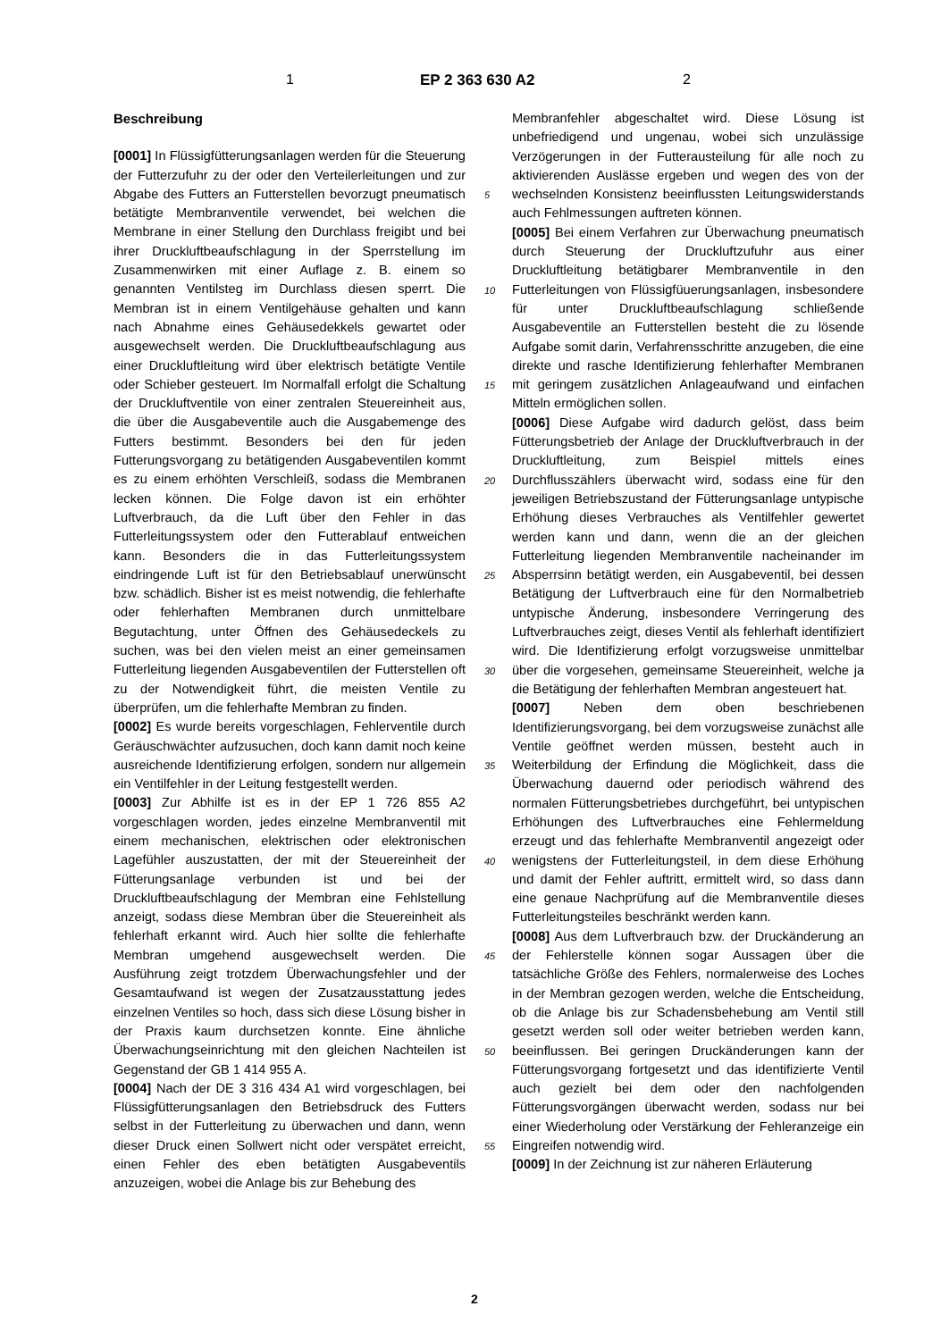1 EP 2 363 630 A2 2
Beschreibung
[0001] In Flüssigfütterungsanlagen werden für die Steuerung der Futterzufuhr zu der oder den Verteilerleitungen und zur Abgabe des Futters an Futterstellen bevorzugt pneumatisch betätigte Membranventile verwendet, bei welchen die Membrane in einer Stellung den Durchlass freigibt und bei ihrer Druckluftbeaufschlagung in der Sperrstellung im Zusammenwirken mit einer Auflage z. B. einem so genannten Ventilsteg im Durchlass diesen sperrt. Die Membran ist in einem Ventilgehäuse gehalten und kann nach Abnahme eines Gehäusedekkels gewartet oder ausgewechselt werden. Die Druckluftbeaufschlagung aus einer Druckluftleitung wird über elektrisch betätigte Ventile oder Schieber gesteuert. Im Normalfall erfolgt die Schaltung der Druckluftventile von einer zentralen Steuereinheit aus, die über die Ausgabeventile auch die Ausgabemenge des Futters bestimmt. Besonders bei den für jeden Futterungsvorgang zu betätigenden Ausgabeventilen kommt es zu einem erhöhten Verschleiß, sodass die Membranen lecken können. Die Folge davon ist ein erhöhter Luftverbrauch, da die Luft über den Fehler in das Futterleitungssystem oder den Futterablauf entweichen kann. Besonders die in das Futterleitungssystem eindringende Luft ist für den Betriebsablauf unerwünscht bzw. schädlich. Bisher ist es meist notwendig, die fehlerhafte oder fehlerhaften Membranen durch unmittelbare Begutachtung, unter Öffnen des Gehäusedeckels zu suchen, was bei den vielen meist an einer gemeinsamen Futterleitung liegenden Ausgabeventilen der Futterstellen oft zu der Notwendigkeit führt, die meisten Ventile zu überprüfen, um die fehlerhafte Membran zu finden.
[0002] Es wurde bereits vorgeschlagen, Fehlerventile durch Geräuschwächter aufzusuchen, doch kann damit noch keine ausreichende Identifizierung erfolgen, sondern nur allgemein ein Ventilfehler in der Leitung festgestellt werden.
[0003] Zur Abhilfe ist es in der EP 1 726 855 A2 vorgeschlagen worden, jedes einzelne Membranventil mit einem mechanischen, elektrischen oder elektronischen Lagefühler auszustatten, der mit der Steuereinheit der Fütterungsanlage verbunden ist und bei der Druckluftbeaufschlagung der Membran eine Fehlstellung anzeigt, sodass diese Membran über die Steuereinheit als fehlerhaft erkannt wird. Auch hier sollte die fehlerhafte Membran umgehend ausgewechselt werden. Die Ausführung zeigt trotzdem Überwachungsfehler und der Gesamtaufwand ist wegen der Zusatzausstattung jedes einzelnen Ventiles so hoch, dass sich diese Lösung bisher in der Praxis kaum durchsetzen konnte. Eine ähnliche Überwachungseinrichtung mit den gleichen Nachteilen ist Gegenstand der GB 1 414 955 A.
[0004] Nach der DE 3 316 434 A1 wird vorgeschlagen, bei Flüssigfütterungsanlagen den Betriebsdruck des Futters selbst in der Futterleitung zu überwachen und dann, wenn dieser Druck einen Sollwert nicht oder verspätet erreicht, einen Fehler des eben betätigten Ausgabeventils anzuzeigen, wobei die Anlage bis zur Behebung des
Membranfehler abgeschaltet wird. Diese Lösung ist unbefriedigend und ungenau, wobei sich unzulässige Verzögerungen in der Futterausteilung für alle noch zu aktivierenden Auslässe ergeben und wegen des von der wechselnden Konsistenz beeinflussten Leitungswiderstands auch Fehlmessungen auftreten können.
[0005] Bei einem Verfahren zur Überwachung pneumatisch durch Steuerung der Druckluftzufuhr aus einer Druckluftleitung betätigbarer Membranventile in den Futterleitungen von Flüssigfüuerungsanlagen, insbesondere für unter Druckluftbeaufschlagung schließende Ausgabeventile an Futterstellen besteht die zu lösende Aufgabe somit darin, Verfahrensschritte anzugeben, die eine direkte und rasche Identifizierung fehlerhafter Membranen mit geringem zusätzlichen Anlageaufwand und einfachen Mitteln ermöglichen sollen.
[0006] Diese Aufgabe wird dadurch gelöst, dass beim Fütterungsbetrieb der Anlage der Druckluftverbrauch in der Druckluftleitung, zum Beispiel mittels eines Durchflusszählers überwacht wird, sodass eine für den jeweiligen Betriebszustand der Fütterungsanlage untypische Erhöhung dieses Verbrauches als Ventilfehler gewertet werden kann und dann, wenn die an der gleichen Futterleitung liegenden Membranventile nacheinander im Absperrsinn betätigt werden, ein Ausgabeventil, bei dessen Betätigung der Luftverbrauch eine für den Normalbetrieb untypische Änderung, insbesondere Verringerung des Luftverbrauches zeigt, dieses Ventil als fehlerhaft identifiziert wird. Die Identifizierung erfolgt vorzugsweise unmittelbar über die vorgesehen, gemeinsame Steuereinheit, welche ja die Betätigung der fehlerhaften Membran angesteuert hat.
[0007] Neben dem oben beschriebenen Identifizierungsvorgang, bei dem vorzugsweise zunächst alle Ventile geöffnet werden müssen, besteht auch in Weiterbildung der Erfindung die Möglichkeit, dass die Überwachung dauernd oder periodisch während des normalen Fütterungsbetriebes durchgeführt, bei untypischen Erhöhungen des Luftverbrauches eine Fehlermeldung erzeugt und das fehlerhafte Membranventil angezeigt oder wenigstens der Futterleitungsteil, in dem diese Erhöhung und damit der Fehler auftritt, ermittelt wird, so dass dann eine genaue Nachprüfung auf die Membranventile dieses Futterleitungsteiles beschränkt werden kann.
[0008] Aus dem Luftverbrauch bzw. der Druckänderung an der Fehlerstelle können sogar Aussagen über die tatsächliche Größe des Fehlers, normalerweise des Loches in der Membran gezogen werden, welche die Entscheidung, ob die Anlage bis zur Schadensbehebung am Ventil still gesetzt werden soll oder weiter betrieben werden kann, beeinflussen. Bei geringen Druckänderungen kann der Fütterungsvorgang fortgesetzt und das identifizierte Ventil auch gezielt bei dem oder den nachfolgenden Fütterungsvorgängen überwacht werden, sodass nur bei einer Wiederholung oder Verstärkung der Fehleranzeige ein Eingreifen notwendig wird.
[0009] In der Zeichnung ist zur näheren Erläuterung
5
10
15
20
25
30
35
40
45
50
55
2